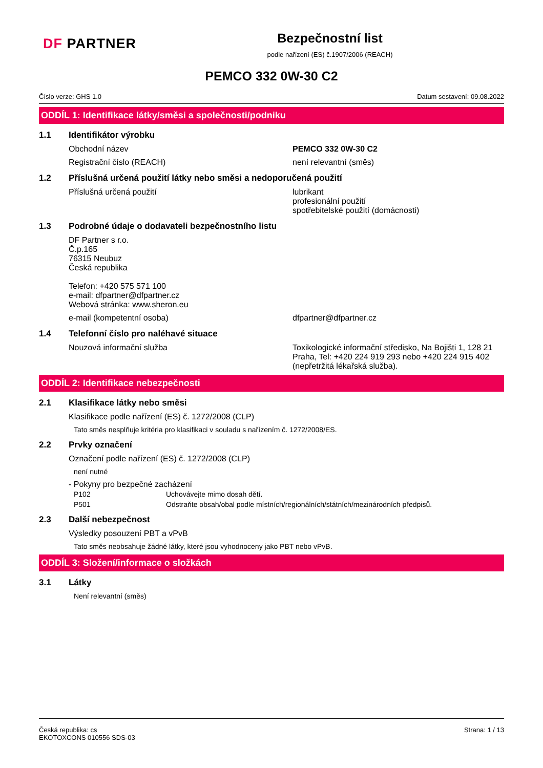DF PARTNER
Bezpečnostní list
podle nařízení (ES) č.1907/2006 (REACH)
PEMCO 332 0W-30 C2
Číslo verze: GHS 1.0 Datum sestavení: 09.08.2022
ODDÍL 1: Identifikace látky/směsi a společnosti/podniku
1.1 Identifikátor výrobku
Obchodní název PEMCO 332 0W-30 C2
Registrační číslo (REACH) není relevantní (směs)
1.2 Příslušná určená použití látky nebo směsi a nedoporučená použití
Příslušná určená použití lubrikant
profesionální použití
spotřebitelské použití (domácnosti)
1.3 Podrobné údaje o dodavateli bezpečnostního listu
DF Partner s r.o.
Č.p.165
76315 Neubuz
Česká republika
Telefon: +420 575 571 100
e-mail: dfpartner@dfpartner.cz
Webová stránka: www.sheron.eu
e-mail (kompetentní osoba) dfpartner@dfpartner.cz
1.4 Telefonní číslo pro naléhavé situace
Nouzová informační služba Toxikologické informační středisko, Na Bojišti 1, 128 21 Praha, Tel: +420 224 919 293 nebo +420 224 915 402 (nepřetržitá lékařská služba).
ODDÍL 2: Identifikace nebezpečnosti
2.1 Klasifikace látky nebo směsi
Klasifikace podle nařízení (ES) č. 1272/2008 (CLP)
Tato směs nesplňuje kritéria pro klasifikaci v souladu s nařízením č. 1272/2008/ES.
2.2 Prvky označení
Označení podle nařízení (ES) č. 1272/2008 (CLP)
není nutné
- Pokyny pro bezpečné zacházení
P102 Uchovávejte mimo dosah dětí.
P501 Odstraňte obsah/obal podle místních/regionálních/státních/mezinárodních předpisů.
2.3 Další nebezpečnost
Výsledky posouzení PBT a vPvB
Tato směs neobsahuje žádné látky, které jsou vyhodnoceny jako PBT nebo vPvB.
ODDÍL 3: Složení/informace o složkách
3.1 Látky
Není relevantní (směs)
Česká republika: cs
EKOTOXCONS 010556 SDS-03 Strana: 1 / 13